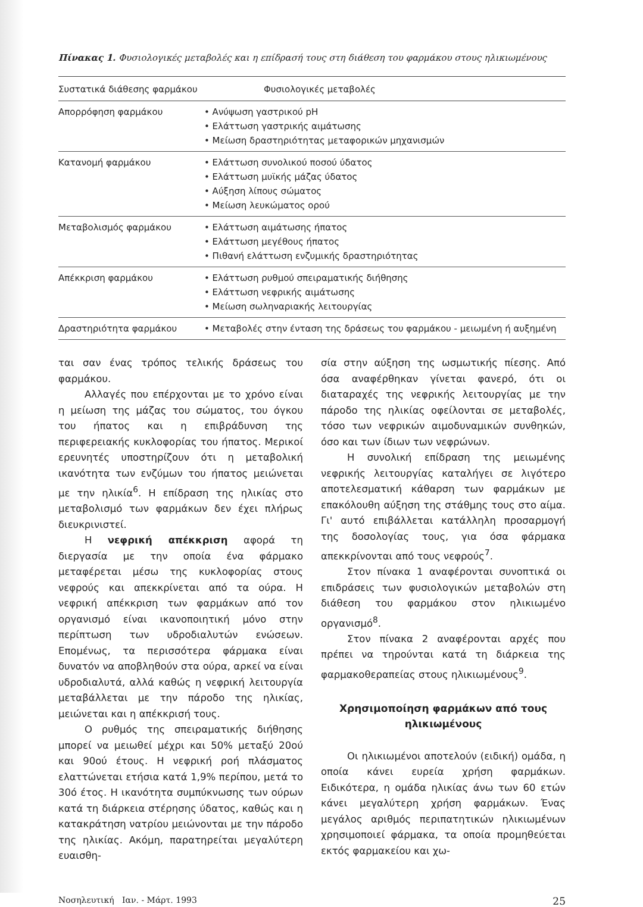Πίνακας 1. Φυσιολογικές μεταβολές και η επίδρασή τους στη διάθεση του φαρμάκου στους ηλικιωμένους
| Συστατικά διάθεσης φαρμάκου | Φυσιολογικές μεταβολές |
| --- | --- |
| Απορρόφηση φαρμάκου | • Ανύψωση γαστρικού pH • Ελάττωση γαστρικής αιμάτωσης • Μείωση δραστηριότητας μεταφορικών μηχανισμών |
| Κατανομή φαρμάκου | • Ελάττωση συνολικού ποσού ύδατος • Ελάττωση μυϊκής μάζας ύδατος • Αύξηση λίπους σώματος • Μείωση λευκώματος ορού |
| Μεταβολισμός φαρμάκου | • Ελάττωση αιμάτωσης ήπατος • Ελάττωση μεγέθους ήπατος • Πιθανή ελάττωση ενζυμικής δραστηριότητας |
| Απέκκριση φαρμάκου | • Ελάττωση ρυθμού σπειραματικής διήθησης • Ελάττωση νεφρικής αιμάτωσης • Μείωση σωληναριακής λειτουργίας |
| Δραστηριότητα φαρμάκου | • Μεταβολές στην ένταση της δράσεως του φαρμάκου - μειωμένη ή αυξημένη |
ται σαν ένας τρόπος τελικής δράσεως του φαρμάκου.
Αλλαγές που επέρχονται με το χρόνο είναι η μείωση της μάζας του σώματος, του όγκου του ήπατος και η επιβράδυνση της περιφερειακής κυκλοφορίας του ήπατος. Μερικοί ερευνητές υποστηρίζουν ότι η μεταβολική ικανότητα των ενζύμων του ήπατος μειώνεται με την ηλικία<sup>6</sup>. Η επίδραση της ηλικίας στο μεταβολισμό των φαρμάκων δεν έχει πλήρως διευκρινιστεί.
Η νεφρική απέκκριση αφορά τη διεργασία με την οποία ένα φάρμακο μεταφέρεται μέσω της κυκλοφορίας στους νεφρούς και απεκκρίνεται από τα ούρα. Η νεφρική απέκκριση των φαρμάκων από τον οργανισμό είναι ικανοποιητική μόνο στην περίπτωση των υδροδιαλυτών ενώσεων. Επομένως, τα περισσότερα φάρμακα είναι δυνατόν να αποβληθούν στα ούρα, αρκεί να είναι υδροδιαλυτά, αλλά καθώς η νεφρική λειτουργία μεταβάλλεται με την πάροδο της ηλικίας, μειώνεται και η απέκκρισή τους.
Ο ρυθμός της σπειραματικής διήθησης μπορεί να μειωθεί μέχρι και 50% μεταξύ 20ού και 90ού έτους. Η νεφρική ροή πλάσματος ελαττώνεται ετήσια κατά 1,9% περίπου, μετά το 30ό έτος. Η ικανότητα συμπύκνωσης των ούρων κατά τη διάρκεια στέρησης ύδατος, καθώς και η κατακράτηση νατρίου μειώνονται με την πάροδο της ηλικίας. Ακόμη, παρατηρείται μεγαλύτερη ευαισθη-
σία στην αύξηση της ωσμωτικής πίεσης. Από όσα αναφέρθηκαν γίνεται φανερό, ότι οι διαταραχές της νεφρικής λειτουργίας με την πάροδο της ηλικίας οφείλονται σε μεταβολές, τόσο των νεφρικών αιμοδυναμικών συνθηκών, όσο και των ίδιων των νεφρώνων.
Η συνολική επίδραση της μειωμένης νεφρικής λειτουργίας καταλήγει σε λιγότερο αποτελεσματική κάθαρση των φαρμάκων με επακόλουθη αύξηση της στάθμης τους στο αίμα. Γι' αυτό επιβάλλεται κατάλληλη προσαρμογή της δοσολογίας τους, για όσα φάρμακα απεκκρίνονται από τους νεφρούς<sup>7</sup>.
Στον πίνακα 1 αναφέρονται συνοπτικά οι επιδράσεις των φυσιολογικών μεταβολών στη διάθεση του φαρμάκου στον ηλικιωμένο οργανισμό<sup>8</sup>.
Στον πίνακα 2 αναφέρονται αρχές που πρέπει να τηρούνται κατά τη διάρκεια της φαρμακοθεραπείας στους ηλικιωμένους<sup>9</sup>.
Χρησιμοποίηση φαρμάκων από τους ηλικιωμένους
Οι ηλικιωμένοι αποτελούν (ειδική) ομάδα, η οποία κάνει ευρεία χρήση φαρμάκων. Ειδικότερα, η ομάδα ηλικίας άνω των 60 ετών κάνει μεγαλύτερη χρήση φαρμάκων. Ένας μεγάλος αριθμός περιπατητικών ηλικιωμένων χρησιμοποιεί φάρμακα, τα οποία προμηθεύεται εκτός φαρμακείου και χω-
Νοσηλευτική Ιαν. - Μάρτ. 1993 25